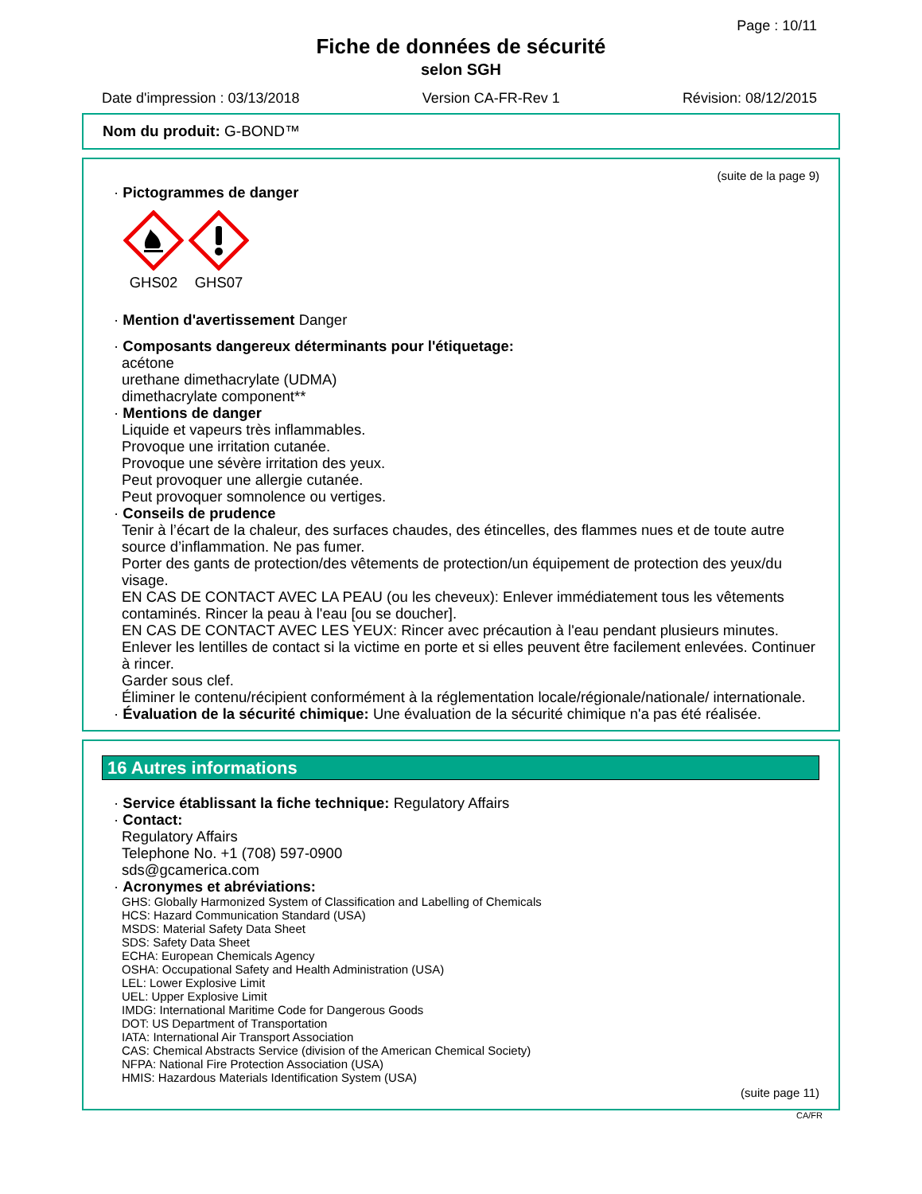Page : 10/11
Fiche de données de sécurité
selon SGH
Date d'impression : 03/13/2018 Version CA-FR-Rev 1 Révision: 08/12/2015
Nom du produit: G-BOND™
(suite de la page 9)
· Pictogrammes de danger
GHS02 GHS07
· Mention d'avertissement Danger
· Composants dangereux déterminants pour l'étiquetage:
acétone
urethane dimethacrylate (UDMA)
dimethacrylate component**
· Mentions de danger
Liquide et vapeurs très inflammables.
Provoque une irritation cutanée.
Provoque une sévère irritation des yeux.
Peut provoquer une allergie cutanée.
Peut provoquer somnolence ou vertiges.
· Conseils de prudence
Tenir à l’écart de la chaleur, des surfaces chaudes, des étincelles, des flammes nues et de toute autre source d’inflammation. Ne pas fumer.
Porter des gants de protection/des vêtements de protection/un équipement de protection des yeux/du visage.
EN CAS DE CONTACT AVEC LA PEAU (ou les cheveux): Enlever immédiatement tous les vêtements contaminés. Rincer la peau à l'eau [ou se doucher].
EN CAS DE CONTACT AVEC LES YEUX: Rincer avec précaution à l'eau pendant plusieurs minutes. Enlever les lentilles de contact si la victime en porte et si elles peuvent être facilement enlevées. Continuer à rincer.
Garder sous clef.
Éliminer le contenu/récipient conformément à la réglementation locale/régionale/nationale/ internationale.
· Évaluation de la sécurité chimique: Une évaluation de la sécurité chimique n'a pas été réalisée.
16 Autres informations
· Service établissant la fiche technique: Regulatory Affairs
· Contact:
Regulatory Affairs
Telephone No. +1 (708) 597-0900
sds@gcamerica.com
· Acronymes et abréviations:
GHS: Globally Harmonized System of Classification and Labelling of Chemicals
HCS: Hazard Communication Standard (USA)
MSDS: Material Safety Data Sheet
SDS: Safety Data Sheet
ECHA: European Chemicals Agency
OSHA: Occupational Safety and Health Administration (USA)
LEL: Lower Explosive Limit
UEL: Upper Explosive Limit
IMDG: International Maritime Code for Dangerous Goods
DOT: US Department of Transportation
IATA: International Air Transport Association
CAS: Chemical Abstracts Service (division of the American Chemical Society)
NFPA: National Fire Protection Association (USA)
HMIS: Hazardous Materials Identification System (USA)
(suite page 11)
CA/FR